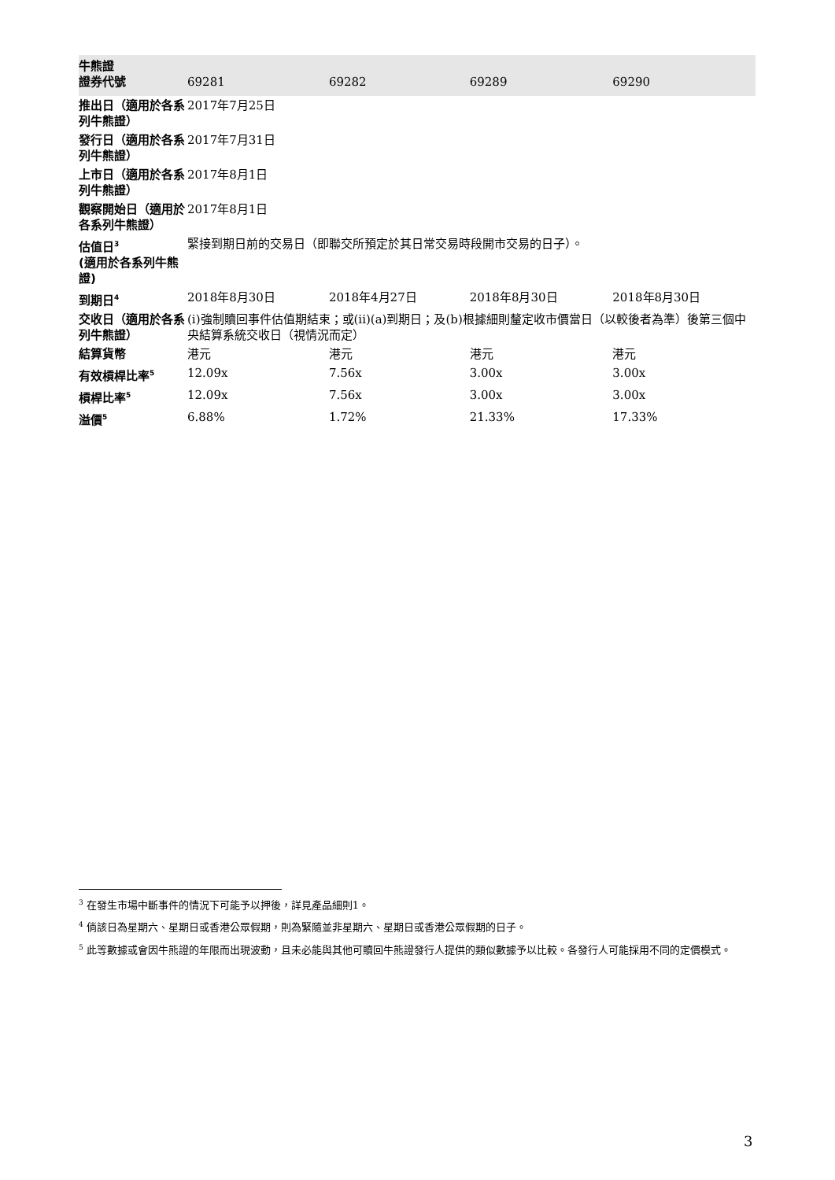| 牛熊證 證券代號 | 69281 | 69282 | 69289 | 69290 |
| --- | --- | --- | --- | --- |
| 推出日（適用於各系列牛熊證） | 2017年7月25日 | | | |
| 發行日（適用於各系列牛熊證） | 2017年7月31日 | | | |
| 上市日（適用於各系列牛熊證） | 2017年8月1日 | | | |
| 觀察開始日（適用於各系列牛熊證） | 2017年8月1日 | | | |
| 估值日<sup>3</sup> (適用於各系列牛熊證) | 緊接到期日前的交易日（即聯交所預定於其日常交易時段開市交易的日子）。 | | | |
| 到期日<sup>4</sup> | 2018年8月30日 | 2018年4月27日 | 2018年8月30日 | 2018年8月30日 |
| 交收日（適用於各系列牛熊證） | (i)強制贖回事件估值期結束；或(ii)(a)到期日；及(b)根據細則釐定收市價當日（以較後者為準）後第三個中央結算系統交收日（視情況而定） | | | |
| 結算貨幣 | 港元 | 港元 | 港元 | 港元 |
| 有效槓桿比率<sup>5</sup> | 12.09x | 7.56x | 3.00x | 3.00x |
| 槓桿比率<sup>5</sup> | 12.09x | 7.56x | 3.00x | 3.00x |
| 溢價<sup>5</sup> | 6.88% | 1.72% | 21.33% | 17.33% |
<sup>3</sup> 在發生市場中斷事件的情況下可能予以押後，詳見產品細則1。
<sup>4</sup> 倘該日為星期六、星期日或香港公眾假期，則為緊隨並非星期六、星期日或香港公眾假期的日子。
<sup>5</sup> 此等數據或會因牛熊證的年限而出現波動，且未必能與其他可贖回牛熊證發行人提供的類似數據予以比較。各發行人可能採用不同的定價模式。
3